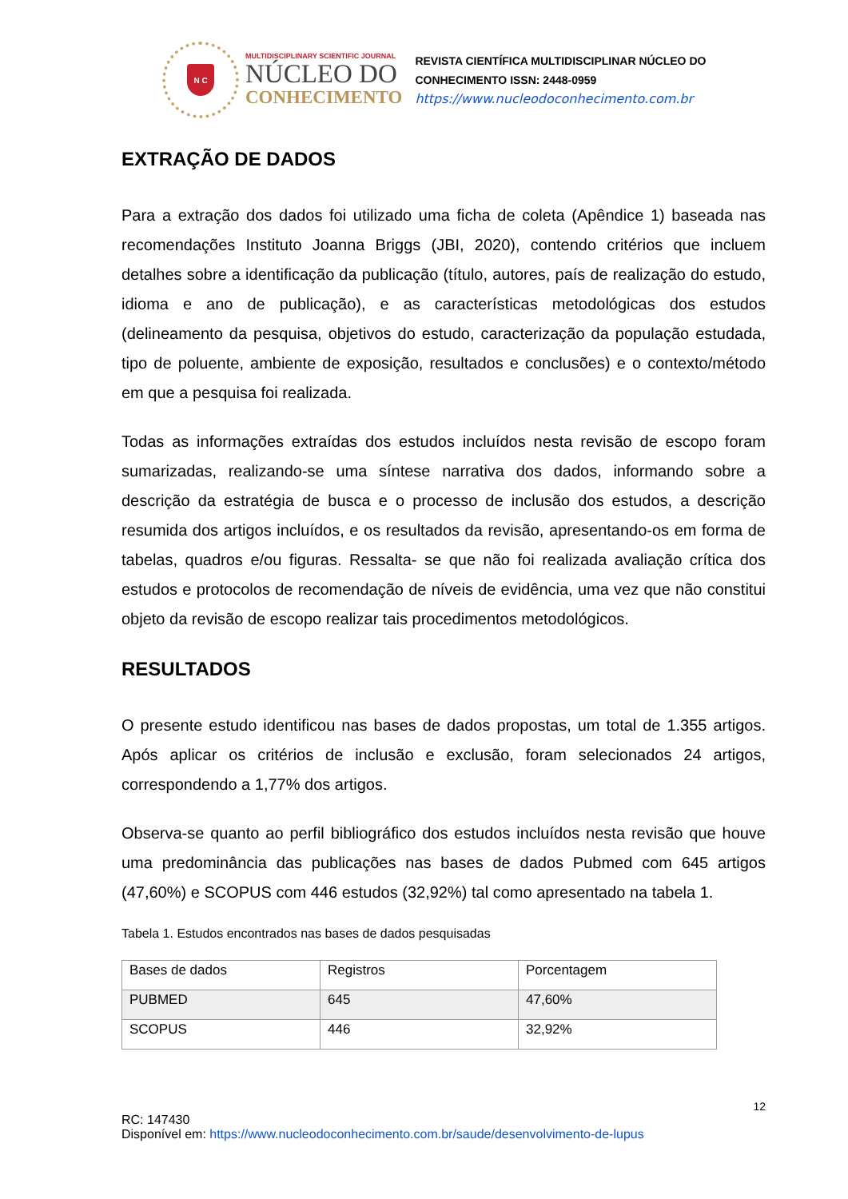N C
MULTIDISCIPLINARY SCIENTIFIC JOURNAL
NÚCLEO DO
CONHECIMENTO
REVISTA CIENTÍFICA MULTIDISCIPLINAR NÚCLEO DO
CONHECIMENTO ISSN: 2448-0959
https://www.nucleodoconhecimento.com.br
EXTRAÇÃO DE DADOS
Para a extração dos dados foi utilizado uma ficha de coleta (Apêndice 1) baseada nas recomendações Instituto Joanna Briggs (JBI, 2020), contendo critérios que incluem detalhes sobre a identificação da publicação (título, autores, país de realização do estudo, idioma e ano de publicação), e as características metodológicas dos estudos (delineamento da pesquisa, objetivos do estudo, caracterização da população estudada, tipo de poluente, ambiente de exposição, resultados e conclusões) e o contexto/método em que a pesquisa foi realizada.
Todas as informações extraídas dos estudos incluídos nesta revisão de escopo foram sumarizadas, realizando-se uma síntese narrativa dos dados, informando sobre a descrição da estratégia de busca e o processo de inclusão dos estudos, a descrição resumida dos artigos incluídos, e os resultados da revisão, apresentando-os em forma de tabelas, quadros e/ou figuras. Ressalta- se que não foi realizada avaliação crítica dos estudos e protocolos de recomendação de níveis de evidência, uma vez que não constitui objeto da revisão de escopo realizar tais procedimentos metodológicos.
RESULTADOS
O presente estudo identificou nas bases de dados propostas, um total de 1.355 artigos. Após aplicar os critérios de inclusão e exclusão, foram selecionados 24 artigos, correspondendo a 1,77% dos artigos.
Observa-se quanto ao perfil bibliográfico dos estudos incluídos nesta revisão que houve uma predominância das publicações nas bases de dados Pubmed com 645 artigos (47,60%) e SCOPUS com 446 estudos (32,92%) tal como apresentado na tabela 1.
Tabela 1. Estudos encontrados nas bases de dados pesquisadas
| Bases de dados | Registros | Porcentagem |
| PUBMED | 645 | 47,60% |
| SCOPUS | 446 | 32,92% |
12
RC: 147430
Disponível em: https://www.nucleodoconhecimento.com.br/saude/desenvolvimento-de-lupus